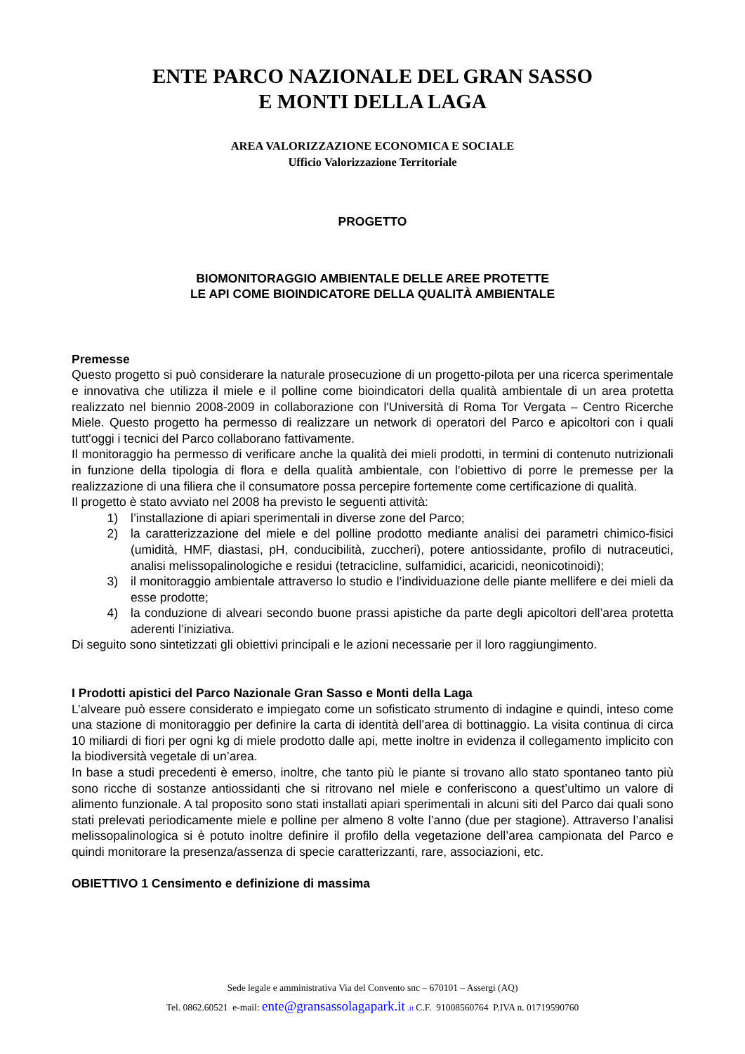ENTE PARCO NAZIONALE DEL GRAN SASSO
E MONTI DELLA LAGA
AREA VALORIZZAZIONE ECONOMICA E SOCIALE
Ufficio Valorizzazione Territoriale
PROGETTO
BIOMONITORAGGIO AMBIENTALE DELLE AREE PROTETTE
LE API COME BIOINDICATORE DELLA QUALITÀ AMBIENTALE
Premesse
Questo progetto si può considerare la naturale prosecuzione di un progetto-pilota per una ricerca sperimentale e innovativa che utilizza il miele e il polline come bioindicatori della qualità ambientale di un area protetta realizzato nel biennio 2008-2009 in collaborazione con l'Università di Roma Tor Vergata – Centro Ricerche Miele. Questo progetto ha permesso di realizzare un network di operatori del Parco e apicoltori con i quali tutt'oggi i tecnici del Parco collaborano fattivamente.
Il monitoraggio ha permesso di verificare anche la qualità dei mieli prodotti, in termini di contenuto nutrizionali in funzione della tipologia di flora e della qualità ambientale, con l’obiettivo di porre le premesse per la realizzazione di una filiera che il consumatore possa percepire fortemente come certificazione di qualità.
Il progetto è stato avviato nel 2008 ha previsto le seguenti attività:
1) l’installazione di apiari sperimentali in diverse zone del Parco;
2) la caratterizzazione del miele e del polline prodotto mediante analisi dei parametri chimico-fisici (umidità, HMF, diastasi, pH, conducibilità, zuccheri), potere antiossidante, profilo di nutraceutici, analisi melissopalinologiche e residui (tetracicline, sulfamidici, acaricidi, neonicotinoidi);
3) il monitoraggio ambientale attraverso lo studio e l’individuazione delle piante mellifere e dei mieli da esse prodotte;
4) la conduzione di alveari secondo buone prassi apistiche da parte degli apicoltori dell’area protetta aderenti l’iniziativa.
Di seguito sono sintetizzati gli obiettivi principali e le azioni necessarie per il loro raggiungimento.
I Prodotti apistici del Parco Nazionale Gran Sasso e Monti della Laga
L’alveare può essere considerato e impiegato come un sofisticato strumento di indagine e quindi, inteso come una stazione di monitoraggio per definire la carta di identità dell’area di bottinaggio. La visita continua di circa 10 miliardi di fiori per ogni kg di miele prodotto dalle api, mette inoltre in evidenza il collegamento implicito con la biodiversità vegetale di un’area.
In base a studi precedenti è emerso, inoltre, che tanto più le piante si trovano allo stato spontaneo tanto più sono ricche di sostanze antiossidanti che si ritrovano nel miele e conferiscono a quest’ultimo un valore di alimento funzionale. A tal proposito sono stati installati apiari sperimentali in alcuni siti del Parco dai quali sono stati prelevati periodicamente miele e polline per almeno 8 volte l’anno (due per stagione). Attraverso l’analisi melissopalinologica si è potuto inoltre definire il profilo della vegetazione dell’area campionata del Parco e quindi monitorare la presenza/assenza di specie caratterizzanti, rare, associazioni, etc.
OBIETTIVO 1 Censimento e definizione di massima
Sede legale e amministrativa Via del Convento snc – 670101 – Assergi (AQ)
Tel. 0862.60521 e-mail: ente@gransassolagapark.it .it C.F. 91008560764 P.IVA n. 01719590760